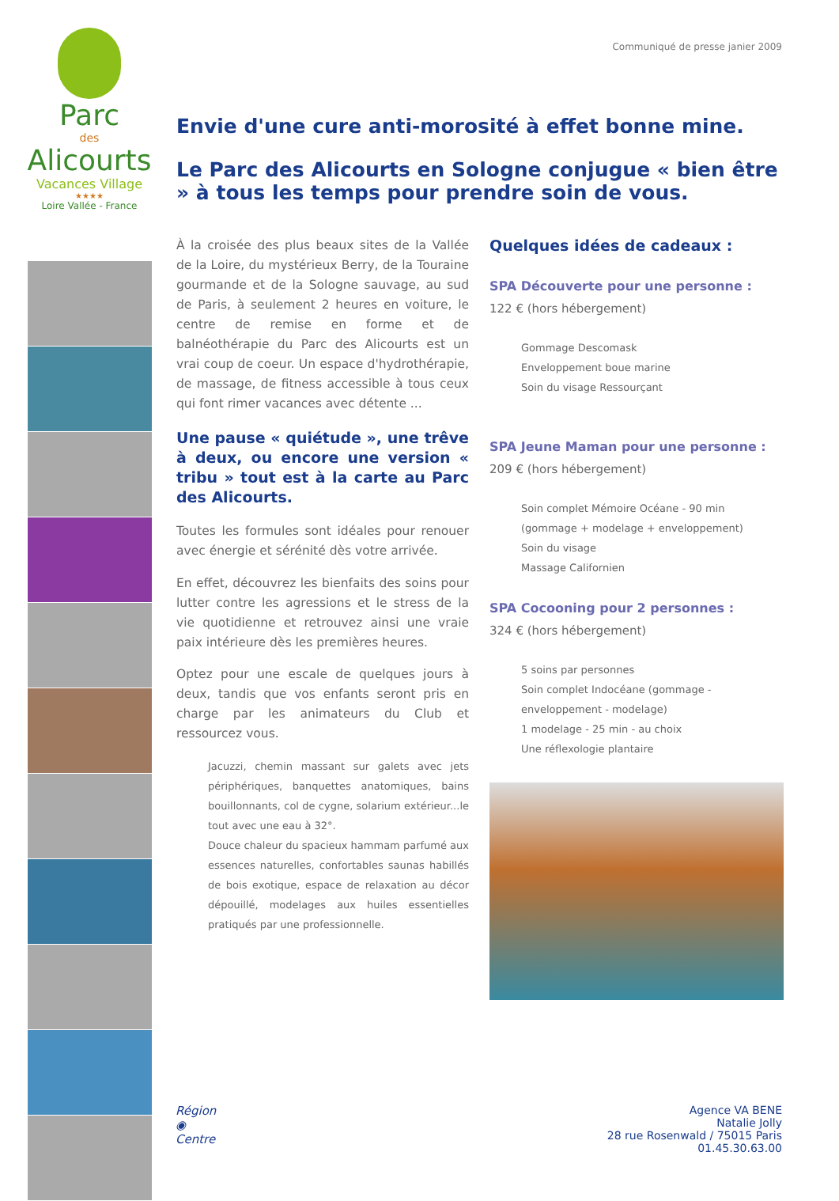Parc
des
Alicourts
Vacances Village
★★★★
Loire Vallée - France
Communiqué de presse janier 2009
Envie d'une cure anti-morosité à effet bonne mine.
Le Parc des Alicourts en Sologne conjugue « bien être » à tous les temps pour prendre soin de vous.
À la croisée des plus beaux sites de la Vallée de la Loire, du mystérieux Berry, de la Touraine gourmande et de la Sologne sauvage, au sud de Paris, à seulement 2 heures en voiture, le centre de remise en forme et de balnéothérapie du Parc des Alicourts est un vrai coup de coeur. Un espace d'hydrothérapie, de massage, de fitness accessible à tous ceux qui font rimer vacances avec détente ...
Une pause « quiétude », une trêve à deux, ou encore une version « tribu » tout est à la carte au Parc des Alicourts.
Toutes les formules sont idéales pour renouer avec énergie et sérénité dès votre arrivée.
En effet, découvrez les bienfaits des soins pour lutter contre les agressions et le stress de la vie quotidienne et retrouvez ainsi une vraie paix intérieure dès les premières heures.
Optez pour une escale de quelques jours à deux, tandis que vos enfants seront pris en charge par les animateurs du Club et ressourcez vous.
Jacuzzi, chemin massant sur galets avec jets périphériques, banquettes anatomiques, bains bouillonnants, col de cygne, solarium extérieur...le tout avec une eau à 32°.
Douce chaleur du spacieux hammam parfumé aux essences naturelles, confortables saunas habillés de bois exotique, espace de relaxation au décor dépouillé, modelages aux huiles essentielles pratiqués par une professionnelle.
Quelques idées de cadeaux :
SPA Découverte pour une personne :
122 € (hors hébergement)
Gommage Descomask
Enveloppement boue marine
Soin du visage Ressourçant
SPA Jeune Maman pour une personne :
209 € (hors hébergement)
Soin complet Mémoire Océane - 90 min (gommage + modelage + enveloppement)
Soin du visage
Massage Californien
SPA Cocooning pour 2 personnes :
324 € (hors hébergement)
5 soins par personnes
Soin complet Indocéane (gommage - enveloppement - modelage)
1 modelage - 25 min - au choix
Une réflexologie plantaire
Région
◉
Centre
Agence VA BENE
Natalie Jolly
28 rue Rosenwald / 75015 Paris
01.45.30.63.00